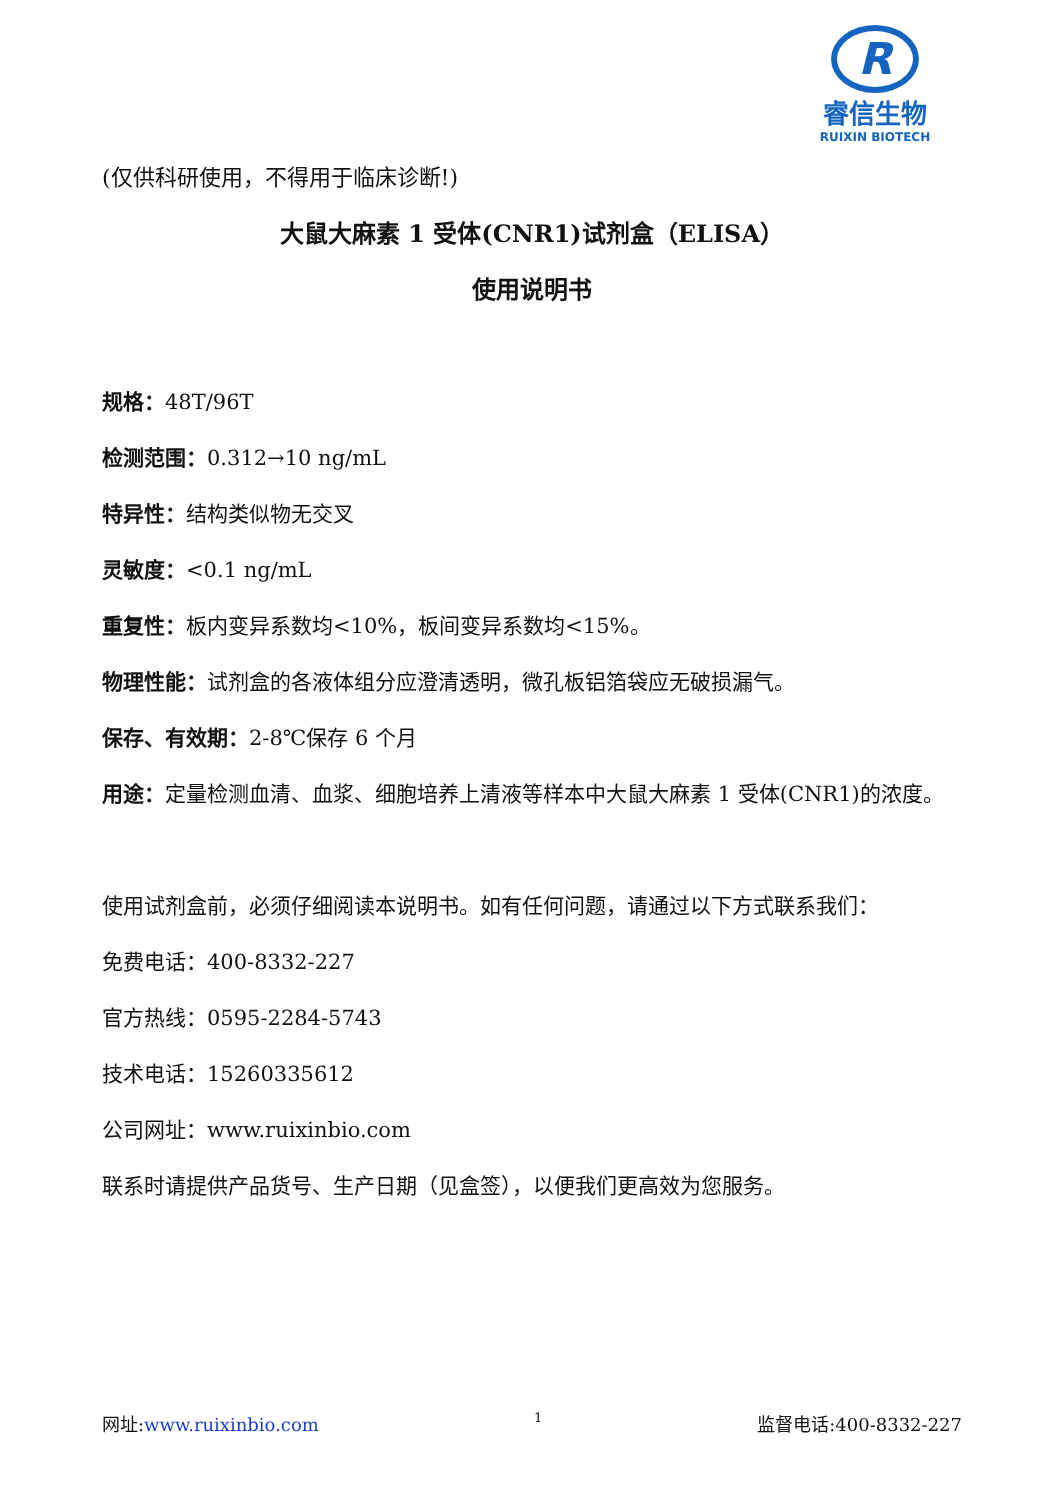R
睿信生物
RUIXIN BIOTECH
(仅供科研使用，不得用于临床诊断!)
大鼠大麻素 1 受体(CNR1)试剂盒（ELISA）
使用说明书
规格：48T/96T
检测范围：0.312→10 ng/mL
特异性：结构类似物无交叉
灵敏度：<0.1 ng/mL
重复性：板内变异系数均<10%，板间变异系数均<15%。
物理性能：试剂盒的各液体组分应澄清透明，微孔板铝箔袋应无破损漏气。
保存、有效期：2-8℃保存 6 个月
用途：定量检测血清、血浆、细胞培养上清液等样本中大鼠大麻素 1 受体(CNR1)的浓度。
使用试剂盒前，必须仔细阅读本说明书。如有任何问题，请通过以下方式联系我们：
免费电话：400-8332-227
官方热线：0595-2284-5743
技术电话：15260335612
公司网址：www.ruixinbio.com
联系时请提供产品货号、生产日期（见盒签），以便我们更高效为您服务。
网址:www.ruixinbio.com 1 监督电话:400-8332-227